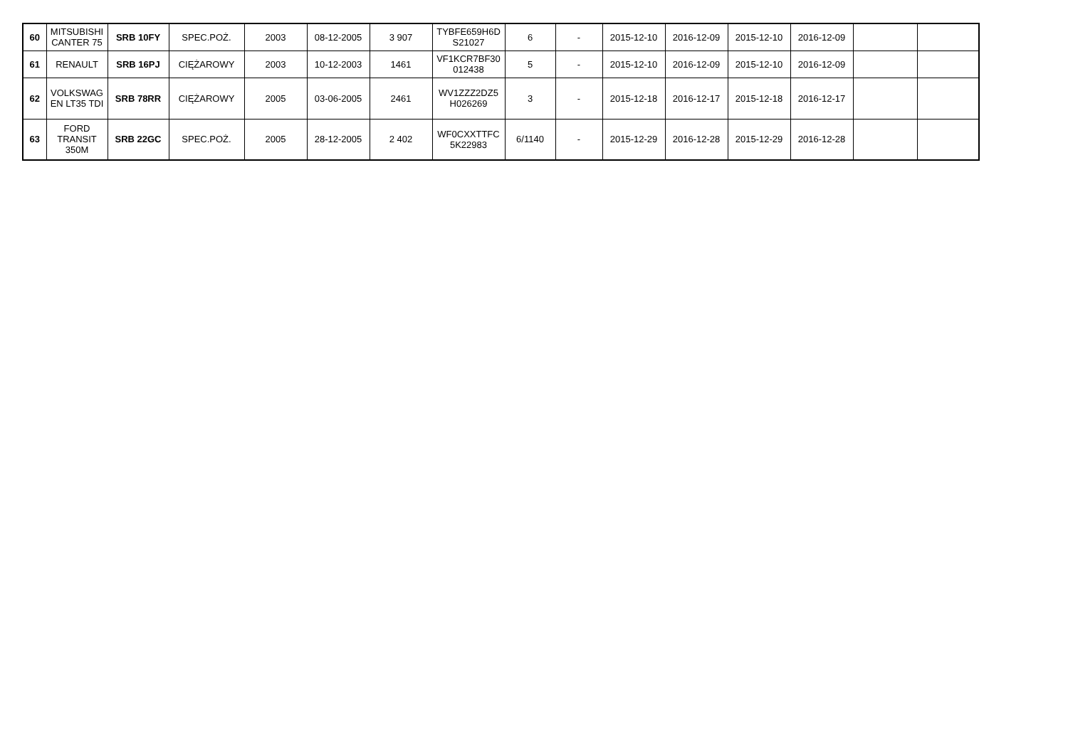| 60 | MITSUBISHI CANTER 75 | SRB 10FY | SPEC.POŻ. | 2003 | 08-12-2005 | 3 907 | TYBFE659H6D S21027 | 6 | - | 2015-12-10 | 2016-12-09 | 2015-12-10 | 2016-12-09 | | |
| 61 | RENAULT | SRB 16PJ | CIĘŻAROWY | 2003 | 10-12-2003 | 1461 | VF1KCR7BF30 012438 | 5 | - | 2015-12-10 | 2016-12-09 | 2015-12-10 | 2016-12-09 | | |
| 62 | VOLKSWAG EN LT35 TDI | SRB 78RR | CIĘŻAROWY | 2005 | 03-06-2005 | 2461 | WV1ZZZ2DZ5 H026269 | 3 | - | 2015-12-18 | 2016-12-17 | 2015-12-18 | 2016-12-17 | | |
| 63 | FORD TRANSIT 350M | SRB 22GC | SPEC.POŻ. | 2005 | 28-12-2005 | 2 402 | WF0CXXTTFC 5K22983 | 6/1140 | - | 2015-12-29 | 2016-12-28 | 2015-12-29 | 2016-12-28 | | |